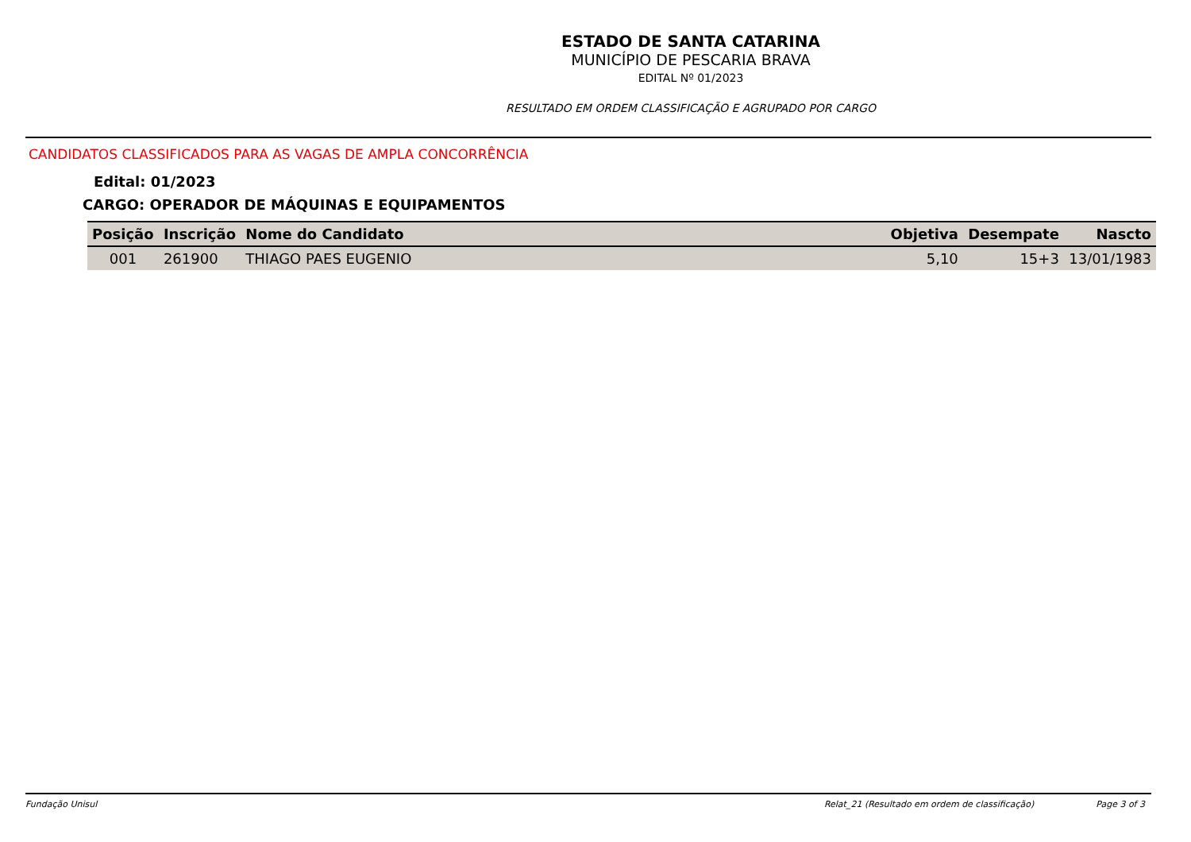ESTADO DE SANTA CATARINA
MUNICÍPIO DE PESCARIA BRAVA
EDITAL Nº 01/2023
RESULTADO EM ORDEM CLASSIFICAÇÃO E AGRUPADO POR CARGO
CANDIDATOS CLASSIFICADOS PARA AS VAGAS DE AMPLA CONCORRÊNCIA
Edital: 01/2023
CARGO: OPERADOR DE MÁQUINAS E EQUIPAMENTOS
| Posição | Inscrição | Nome do Candidato | Objetiva | Desempate | Nascto |
| --- | --- | --- | --- | --- | --- |
| 001 | 261900 | THIAGO PAES EUGENIO | 5,10 | 15+3 | 13/01/1983 |
Fundação Unisul Relat_21 (Resultado em ordem de classificação) Page 3 of 3